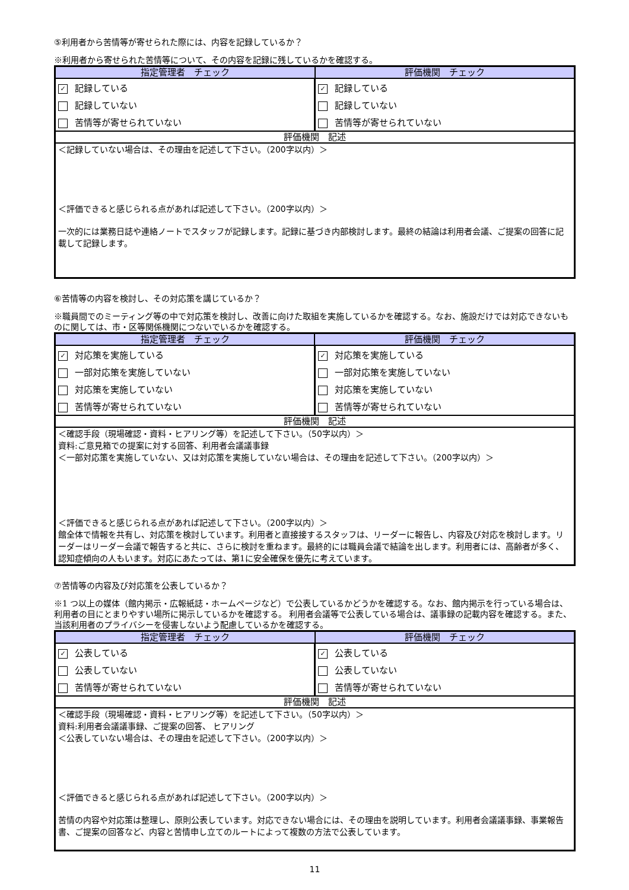⑤利用者から苦情等が寄せられた際には、内容を記録しているか？
※利用者から寄せられた苦情等について、その内容を記録に残しているかを確認する。
| 指定管理者 チェック | 評価機関 チェック |
| --- | --- |
| ✓ 記録している | ✓ 記録している |
| 記録していない | 記録していない |
| 苦情等が寄せられていない | 苦情等が寄せられていない |
| 評価機関 記述 | |
| ＜記録していない場合は、その理由を記述して下さい。（200字以内）＞ ＜評価できると感じられる点があれば記述して下さい。（200字以内）＞ 一次的には業務日誌や連絡ノートでスタッフが記録します。記録に基づき内部検討します。最終の結論は利用者会議、ご提案の回答に記載して記録します。 | |
⑥苦情等の内容を検討し、その対応策を講じているか？
※職員間でのミーティング等の中で対応策を検討し、改善に向けた取組を実施しているかを確認する。なお、施設だけでは対応できないものに関しては、市・区等関係機関につないでいるかを確認する。
| 指定管理者 チェック | 評価機関 チェック |
| --- | --- |
| ✓ 対応策を実施している | ✓ 対応策を実施している |
| 一部対応策を実施していない | 一部対応策を実施していない |
| 対応策を実施していない | 対応策を実施していない |
| 苦情等が寄せられていない | 苦情等が寄せられていない |
| 評価機関 記述 | |
| ＜確認手段（現場確認・資料・ヒアリング等）を記述して下さい。（50字以内）＞ 資料:ご意見箱での提案に対する回答、利用者会議議事録 ＜一部対応策を実施していない、又は対応策を実施していない場合は、その理由を記述して下さい。（200字以内）＞ ＜評価できると感じられる点があれば記述して下さい。（200字以内）＞ 館全体で情報を共有し、対応策を検討しています。利用者と直接接するスタッフは、リーダーに報告し、内容及び対応を検討します。リーダーはリーダー会議で報告すると共に、さらに検討を重ねます。最終的には職員会議で結論を出します。利用者には、高齢者が多く、認知症傾向の人もいます。対応にあたっては、第1に安全確保を優先に考えています。 | |
⑦苦情等の内容及び対応策を公表しているか？
※1 つ以上の媒体（館内掲示・広報紙誌・ホームページなど）で公表しているかどうかを確認する。なお、館内掲示を行っている場合は、利用者の目にとまりやすい場所に掲示しているかを確認する。 利用者会議等で公表している場合は、議事録の記載内容を確認する。また、当該利用者のプライバシーを侵害しないよう配慮しているかを確認する。
| 指定管理者 チェック | 評価機関 チェック |
| --- | --- |
| ✓ 公表している | ✓ 公表している |
| 公表していない | 公表していない |
| 苦情等が寄せられていない | 苦情等が寄せられていない |
| 評価機関 記述 | |
| ＜確認手段（現場確認・資料・ヒアリング等）を記述して下さい。（50字以内）＞ 資料:利用者会議議事録、ご提案の回答、 ヒアリング ＜公表していない場合は、その理由を記述して下さい。（200字以内）＞ ＜評価できると感じられる点があれば記述して下さい。（200字以内）＞ 苦情の内容や対応策は整理し、原則公表しています。対応できない場合には、その理由を説明しています。利用者会議議事録、事業報告書、ご提案の回答など、内容と苦情申し立てのルートによって複数の方法で公表しています。 | |
11